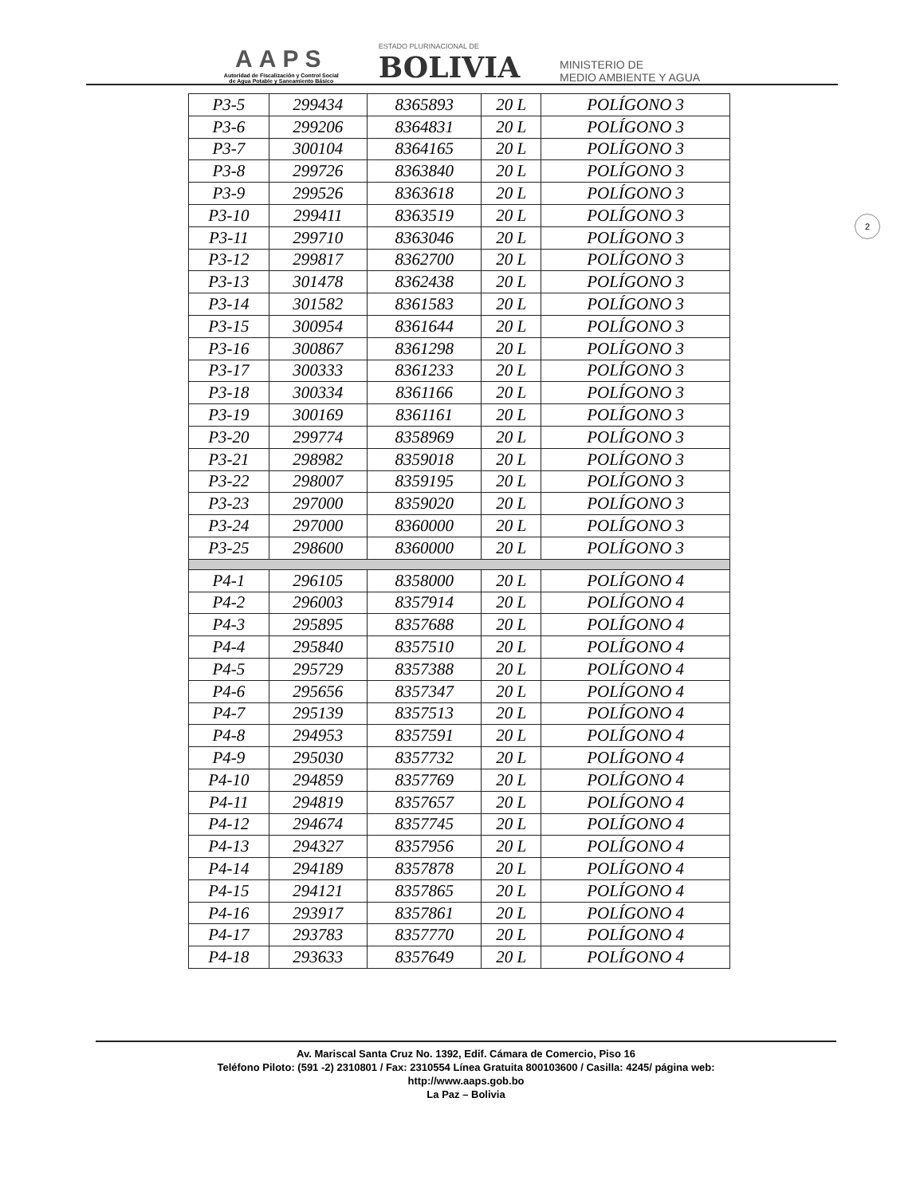AAPS
Autoridad de Fiscalización y Control Social
de Agua Potable y Saneamiento Básico
ESTADO PLURINACIONAL DE
BOLIVIA
MINISTERIO DE
MEDIO AMBIENTE Y AGUA
2
| P3-5 | 299434 | 8365893 | 20 L | POLÍGONO 3 |
| P3-6 | 299206 | 8364831 | 20 L | POLÍGONO 3 |
| P3-7 | 300104 | 8364165 | 20 L | POLÍGONO 3 |
| P3-8 | 299726 | 8363840 | 20 L | POLÍGONO 3 |
| P3-9 | 299526 | 8363618 | 20 L | POLÍGONO 3 |
| P3-10 | 299411 | 8363519 | 20 L | POLÍGONO 3 |
| P3-11 | 299710 | 8363046 | 20 L | POLÍGONO 3 |
| P3-12 | 299817 | 8362700 | 20 L | POLÍGONO 3 |
| P3-13 | 301478 | 8362438 | 20 L | POLÍGONO 3 |
| P3-14 | 301582 | 8361583 | 20 L | POLÍGONO 3 |
| P3-15 | 300954 | 8361644 | 20 L | POLÍGONO 3 |
| P3-16 | 300867 | 8361298 | 20 L | POLÍGONO 3 |
| P3-17 | 300333 | 8361233 | 20 L | POLÍGONO 3 |
| P3-18 | 300334 | 8361166 | 20 L | POLÍGONO 3 |
| P3-19 | 300169 | 8361161 | 20 L | POLÍGONO 3 |
| P3-20 | 299774 | 8358969 | 20 L | POLÍGONO 3 |
| P3-21 | 298982 | 8359018 | 20 L | POLÍGONO 3 |
| P3-22 | 298007 | 8359195 | 20 L | POLÍGONO 3 |
| P3-23 | 297000 | 8359020 | 20 L | POLÍGONO 3 |
| P3-24 | 297000 | 8360000 | 20 L | POLÍGONO 3 |
| P3-25 | 298600 | 8360000 | 20 L | POLÍGONO 3 |
| P4-1 | 296105 | 8358000 | 20 L | POLÍGONO 4 |
| P4-2 | 296003 | 8357914 | 20 L | POLÍGONO 4 |
| P4-3 | 295895 | 8357688 | 20 L | POLÍGONO 4 |
| P4-4 | 295840 | 8357510 | 20 L | POLÍGONO 4 |
| P4-5 | 295729 | 8357388 | 20 L | POLÍGONO 4 |
| P4-6 | 295656 | 8357347 | 20 L | POLÍGONO 4 |
| P4-7 | 295139 | 8357513 | 20 L | POLÍGONO 4 |
| P4-8 | 294953 | 8357591 | 20 L | POLÍGONO 4 |
| P4-9 | 295030 | 8357732 | 20 L | POLÍGONO 4 |
| P4-10 | 294859 | 8357769 | 20 L | POLÍGONO 4 |
| P4-11 | 294819 | 8357657 | 20 L | POLÍGONO 4 |
| P4-12 | 294674 | 8357745 | 20 L | POLÍGONO 4 |
| P4-13 | 294327 | 8357956 | 20 L | POLÍGONO 4 |
| P4-14 | 294189 | 8357878 | 20 L | POLÍGONO 4 |
| P4-15 | 294121 | 8357865 | 20 L | POLÍGONO 4 |
| P4-16 | 293917 | 8357861 | 20 L | POLÍGONO 4 |
| P4-17 | 293783 | 8357770 | 20 L | POLÍGONO 4 |
| P4-18 | 293633 | 8357649 | 20 L | POLÍGONO 4 |
Av. Mariscal Santa Cruz No. 1392, Edif. Cámara de Comercio, Piso 16
Teléfono Piloto: (591 -2) 2310801 / Fax: 2310554 Línea Gratuita 800103600 / Casilla: 4245/ página web:
http://www.aaps.gob.bo
La Paz – Bolivia